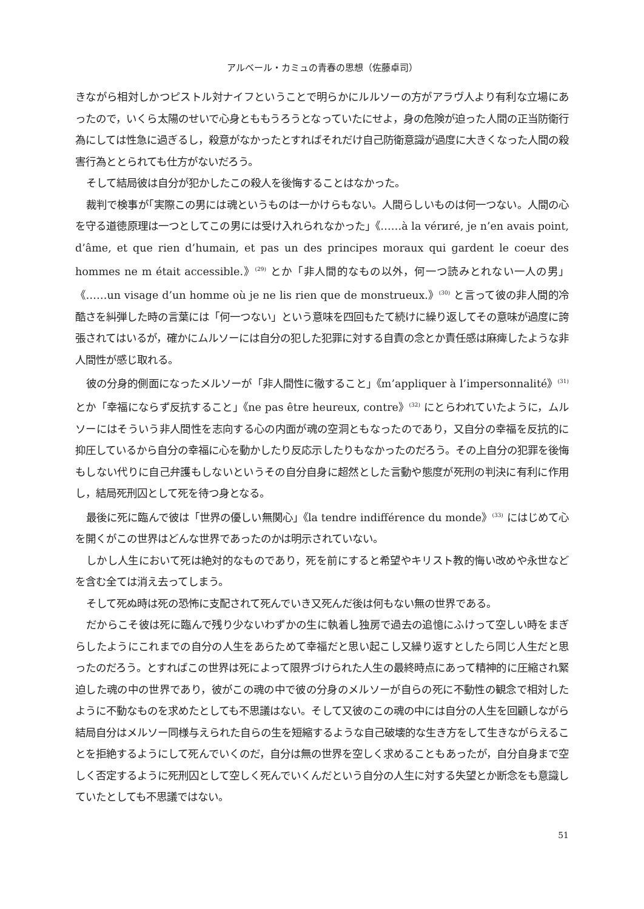アルベール・カミュの青春の思想（佐藤卓司）
きながら相対しかつピストル対ナイフということで明らかにルルソーの方がアラヴ人より有利な立場にあったので，いくら太陽のせいで心身とももうろうとなっていたにせよ，身の危険が迫った人間の正当防衛行為にしては性急に過ぎるし，殺意がなかったとすればそれだけ自己防衛意識が過度に大きくなった人間の殺害行為ととられても仕方がないだろう。
そして結局彼は自分が犯かしたこの殺人を後悔することはなかった。
裁判で検事が｢実際この男には魂というものは一かけらもない。人間らしいものは何一つない。人間の心を守る道徳原理は一つとしてこの男には受け入れられなかった」《……à la vérиré, je n’en avais point, d’âme, et que rien d’humain, et pas un des principes moraux qui gardent le coeur des hommes ne m était accessible.》<sup>(29)</sup> とか「非人間的なもの以外，何一つ読みとれない一人の男」《……un visage d’un homme où je ne lis rien que de monstrueux.》<sup>(30)</sup> と言って彼の非人間的冷酷さを糾弾した時の言葉には「何一つない」という意味を四回もたて続けに繰り返してその意味が過度に誇張されてはいるが，確かにムルソーには自分の犯した犯罪に対する自責の念とか責任感は麻痺したような非人間性が感じ取れる。
彼の分身的側面になったメルソーが「非人間性に徹すること」《m’appliquer à l’imperson­nalité》<sup>(31)</sup> とか「幸福にならず反抗すること」《ne pas être heureux, contre》<sup>(32)</sup> にとらわれていたように，ムルソーにはそういう非人間性を志向する心の内面が魂の空洞ともなったのであり，又自分の幸福を反抗的に抑圧しているから自分の幸福に心を動かしたり反応示したりもなかったのだろう。その上自分の犯罪を後悔もしない代りに自己弁護もしないというその自分自身に超然とした言動や態度が死刑の判決に有利に作用し，結局死刑囚として死を待つ身となる。
最後に死に臨んで彼は「世界の優しい無関心」《la tendre indifférence du monde》<sup>(33)</sup> にはじめて心を開くがこの世界はどんな世界であったのかは明示されていない。
しかし人生において死は絶対的なものであり，死を前にすると希望やキリスト教的悔い改めや永世などを含む全ては消え去ってしまう。
そして死ぬ時は死の恐怖に支配されて死んでいき又死んだ後は何もない無の世界である。
だからこそ彼は死に臨んで残り少ないわずかの生に執着し独房で過去の追憶にふけって空しい時をまぎらしたようにこれまでの自分の人生をあらためて幸福だと思い起こし又繰り返すとしたら同じ人生だと思ったのだろう。とすればこの世界は死によって限界づけられた人生の最終時点にあって精神的に圧縮され緊迫した魂の中の世界であり，彼がこの魂の中で彼の分身のメルソーが自らの死に不動性の観念で相対したように不動なものを求めたとしても不思議はない。そして又彼のこの魂の中には自分の人生を回顧しながら結局自分はメルソー同様与えられた自らの生を短縮するような自己破壊的な生き方をして生きながらえることを拒絶するようにして死んでいくのだ，自分は無の世界を空しく求めることもあったが，自分自身まで空しく否定するように死刑囚として空しく死んでいくんだという自分の人生に対する失望とか断念をも意識していたとしても不思議ではない。
51